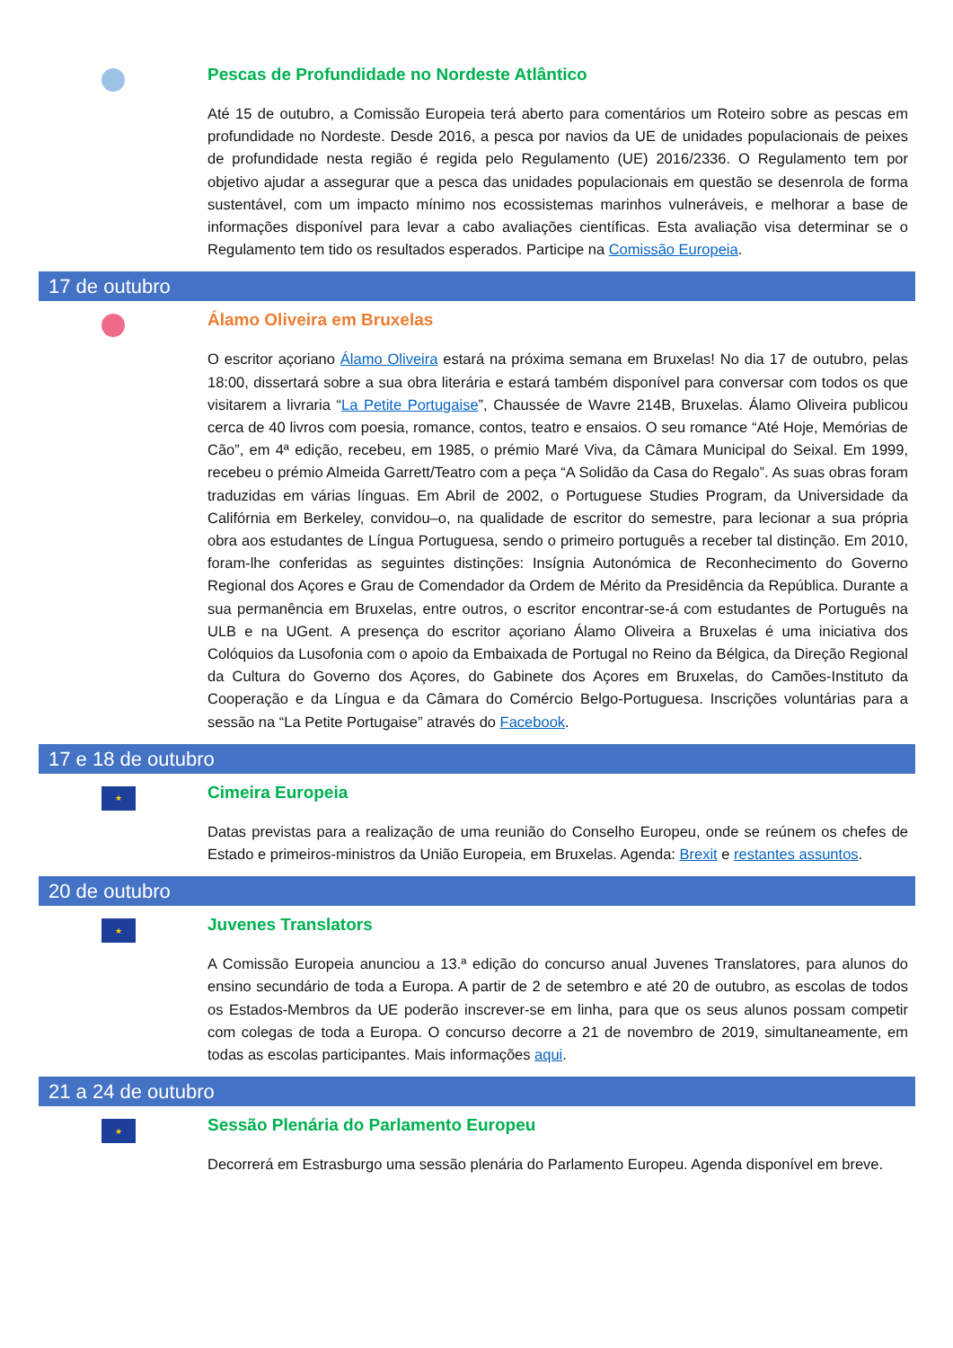Pescas de Profundidade no Nordeste Atlântico
Até 15 de outubro, a Comissão Europeia terá aberto para comentários um Roteiro sobre as pescas em profundidade no Nordeste. Desde 2016, a pesca por navios da UE de unidades populacionais de peixes de profundidade nesta região é regida pelo Regulamento (UE) 2016/2336. O Regulamento tem por objetivo ajudar a assegurar que a pesca das unidades populacionais em questão se desenrola de forma sustentável, com um impacto mínimo nos ecossistemas marinhos vulneráveis, e melhorar a base de informações disponível para levar a cabo avaliações científicas. Esta avaliação visa determinar se o Regulamento tem tido os resultados esperados. Participe na Comissão Europeia.
17 de outubro
Álamo Oliveira em Bruxelas
O escritor açoriano Álamo Oliveira estará na próxima semana em Bruxelas! No dia 17 de outubro, pelas 18:00, dissertará sobre a sua obra literária e estará também disponível para conversar com todos os que visitarem a livraria “La Petite Portugaise”, Chaussée de Wavre 214B, Bruxelas. Álamo Oliveira publicou cerca de 40 livros com poesia, romance, contos, teatro e ensaios. O seu romance “Até Hoje, Memórias de Cão”, em 4ª edição, recebeu, em 1985, o prémio Maré Viva, da Câmara Municipal do Seixal. Em 1999, recebeu o prémio Almeida Garrett/Teatro com a peça “A Solidão da Casa do Regalo”. As suas obras foram traduzidas em várias línguas. Em Abril de 2002, o Portuguese Studies Program, da Universidade da Califórnia em Berkeley, convidou–o, na qualidade de escritor do semestre, para lecionar a sua própria obra aos estudantes de Língua Portuguesa, sendo o primeiro português a receber tal distinção. Em 2010, foram-lhe conferidas as seguintes distinções: Insígnia Autonómica de Reconhecimento do Governo Regional dos Açores e Grau de Comendador da Ordem de Mérito da Presidência da República. Durante a sua permanência em Bruxelas, entre outros, o escritor encontrar-se-á com estudantes de Português na ULB e na UGent. A presença do escritor açoriano Álamo Oliveira a Bruxelas é uma iniciativa dos Colóquios da Lusofonia com o apoio da Embaixada de Portugal no Reino da Bélgica, da Direção Regional da Cultura do Governo dos Açores, do Gabinete dos Açores em Bruxelas, do Camões-Instituto da Cooperação e da Língua e da Câmara do Comércio Belgo-Portuguesa. Inscrições voluntárias para a sessão na “La Petite Portugaise” através do Facebook.
17 e 18 de outubro
★
Cimeira Europeia
Datas previstas para a realização de uma reunião do Conselho Europeu, onde se reúnem os chefes de Estado e primeiros-ministros da União Europeia, em Bruxelas. Agenda: Brexit e restantes assuntos.
20 de outubro
★
Juvenes Translators
A Comissão Europeia anunciou a 13.ª edição do concurso anual Juvenes Translatores, para alunos do ensino secundário de toda a Europa. A partir de 2 de setembro e até 20 de outubro, as escolas de todos os Estados-Membros da UE poderão inscrever-se em linha, para que os seus alunos possam competir com colegas de toda a Europa. O concurso decorre a 21 de novembro de 2019, simultaneamente, em todas as escolas participantes. Mais informações aqui.
21 a 24 de outubro
★
Sessão Plenária do Parlamento Europeu
Decorrerá em Estrasburgo uma sessão plenária do Parlamento Europeu. Agenda disponível em breve.